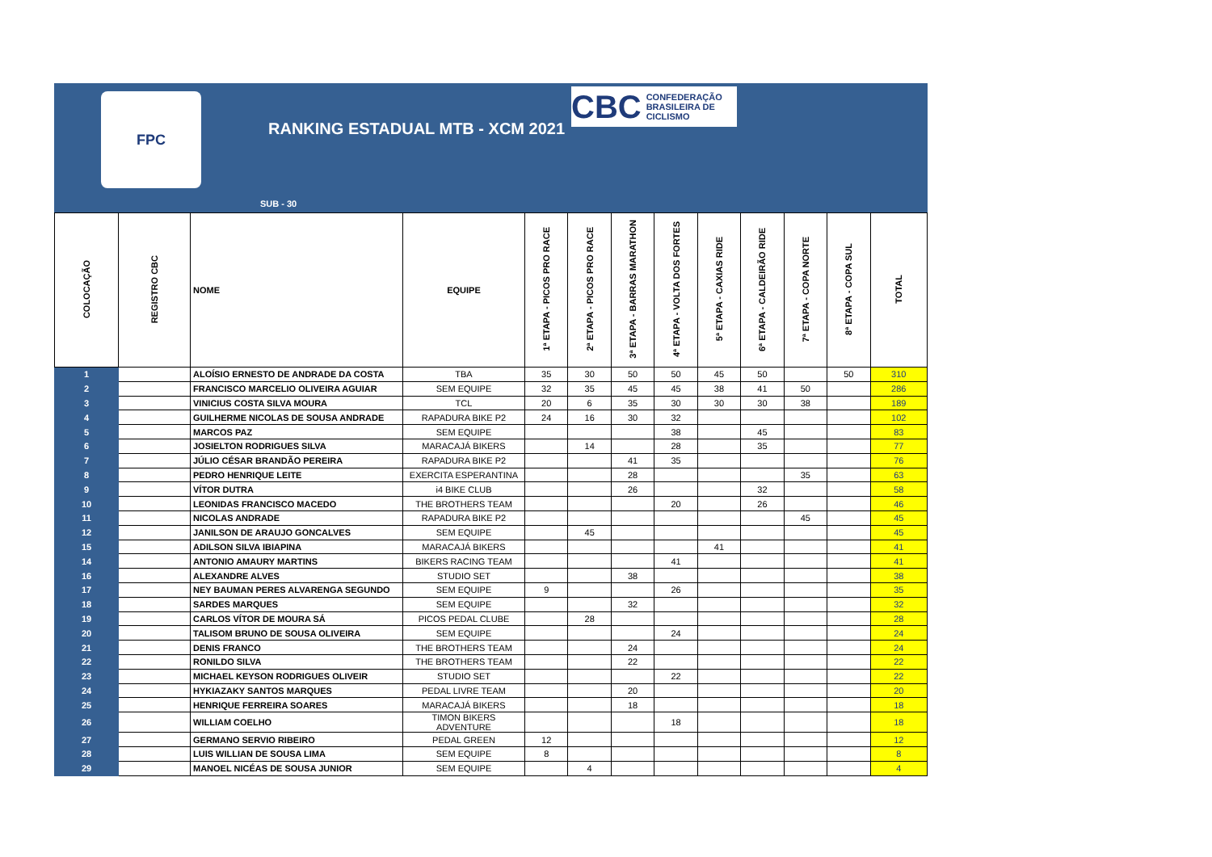FPC
CBC CONFEDERAÇÃO
BRASILEIRA DE
CICLISMO
RANKING ESTADUAL MTB - XCM 2021
SUB - 30
| COLOCAÇÃO | REGISTRO CBC | NOME | EQUIPE | 1ª ETAPA - PICOS PRO RACE | 2ª ETAPA - PICOS PRO RACE | 3ª ETAPA - BARRAS MARATHON | 4ª ETAPA - VOLTA DOS FORTES | 5ª ETAPA - CAXIAS RIDE | 6ª ETAPA - CALDEIRÃO RIDE | 7ª ETAPA - COPA NORTE | 8ª ETAPA - COPA SUL | TOTAL |
| --- | --- | --- | --- | --- | --- | --- | --- | --- | --- | --- | --- | --- |
| 1 | | ALOÍSIO ERNESTO DE ANDRADE DA COSTA | TBA | 35 | 30 | 50 | 50 | 45 | 50 | | 50 | 310 |
| 2 | | FRANCISCO MARCELIO OLIVEIRA AGUIAR | SEM EQUIPE | 32 | 35 | 45 | 45 | 38 | 41 | 50 | | 286 |
| 3 | | VINICIUS COSTA SILVA MOURA | TCL | 20 | 6 | 35 | 30 | 30 | 30 | 38 | | 189 |
| 4 | | GUILHERME NICOLAS DE SOUSA ANDRADE | RAPADURA BIKE P2 | 24 | 16 | 30 | 32 | | | | | 102 |
| 5 | | MARCOS PAZ | SEM EQUIPE | | | | 38 | | 45 | | | 83 |
| 6 | | JOSIELTON RODRIGUES SILVA | MARACAJÁ BIKERS | | 14 | | 28 | | 35 | | | 77 |
| 7 | | JÚLIO CÉSAR BRANDÃO PEREIRA | RAPADURA BIKE P2 | | | 41 | 35 | | | | | 76 |
| 8 | | PEDRO HENRIQUE LEITE | EXERCITA ESPERANTINA | | | 28 | | | | 35 | | 63 |
| 9 | | VÍTOR DUTRA | i4 BIKE CLUB | | | 26 | | | 32 | | | 58 |
| 10 | | LEONIDAS FRANCISCO MACEDO | THE BROTHERS TEAM | | | | 20 | | 26 | | | 46 |
| 11 | | NICOLAS ANDRADE | RAPADURA BIKE P2 | | | | | | | 45 | | 45 |
| 12 | | JANILSON DE ARAUJO GONCALVES | SEM EQUIPE | | 45 | | | | | | | 45 |
| 15 | | ADILSON SILVA IBIAPINA | MARACAJÁ BIKERS | | | | | 41 | | | | 41 |
| 14 | | ANTONIO AMAURY MARTINS | BIKERS RACING TEAM | | | | 41 | | | | | 41 |
| 16 | | ALEXANDRE ALVES | STUDIO SET | | | 38 | | | | | | 38 |
| 17 | | NEY BAUMAN PERES ALVARENGA SEGUNDO | SEM EQUIPE | 9 | | | 26 | | | | | 35 |
| 18 | | SARDES MARQUES | SEM EQUIPE | | | 32 | | | | | | 32 |
| 19 | | CARLOS VÍTOR DE MOURA SÁ | PICOS PEDAL CLUBE | | 28 | | | | | | | 28 |
| 20 | | TALISOM BRUNO DE SOUSA OLIVEIRA | SEM EQUIPE | | | | 24 | | | | | 24 |
| 21 | | DENIS FRANCO | THE BROTHERS TEAM | | | 24 | | | | | | 24 |
| 22 | | RONILDO SILVA | THE BROTHERS TEAM | | | 22 | | | | | | 22 |
| 23 | | MICHAEL KEYSON RODRIGUES OLIVEIR | STUDIO SET | | | | 22 | | | | | 22 |
| 24 | | HYKIAZAKY SANTOS MARQUES | PEDAL LIVRE TEAM | | | 20 | | | | | | 20 |
| 25 | | HENRIQUE FERREIRA SOARES | MARACAJÁ BIKERS | | | 18 | | | | | | 18 |
| 26 | | WILLIAM COELHO | TIMON BIKERS ADVENTURE | | | | 18 | | | | | 18 |
| 27 | | GERMANO SERVIO RIBEIRO | PEDAL GREEN | 12 | | | | | | | | 12 |
| 28 | | LUIS WILLIAN DE SOUSA LIMA | SEM EQUIPE | 8 | | | | | | | | 8 |
| 29 | | MANOEL NICÉAS DE SOUSA JUNIOR | SEM EQUIPE | | 4 | | | | | | | 4 |